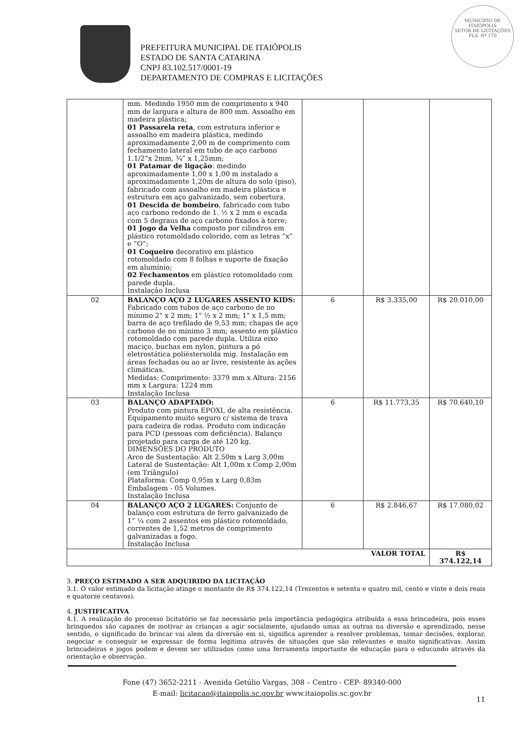MUNICÍPIO DE
ITAIÓPOLIS
SETOR DE LICITAÇÕES
FLS. Nº 170
PREFEITURA MUNICIPAL DE ITAIÓPOLIS
ESTADO DE SANTA CATARINA
CNPJ 83.102.517/0001-19
DEPARTAMENTO DE COMPRAS E LICITAÇÕES
| | mm. Medindo 1950 mm de comprimento x 940 mm de largura e altura de 800 mm. Assoalho em madeira plástica; 01 Passarela reta , com estrutura inferior e assoalho em madeira plástica, medindo aproximadamente 2,00 m de comprimento com fechamento lateral em tubo de aço carbono 1.1/2”x 2mm, ¾” x 1,25mm; 01 Patamar de ligação : medindo aproximadamente 1,00 x 1,00 m instalado a aproximadamente 1,20m de altura do solo (piso), fabricado com assoalho em madeira plástica e estrutura em aço galvanizado, sem cobertura. 01 Descida de bombeiro , fabricado com tubo aço carbono redondo de 1. ½ x 2 mm e escada com 5 degraus de aço carbono fixados à torre; 01 Jogo da Velha composto por cilindros em plástico rotomoldado colorido, com as letras “x” e “O”; 01 Coqueiro decorativo em plástico rotomoldado com 8 folhas e suporte de fixação em alumínio; 02 Fechamentos em plástico rotomoldado com parede dupla. Instalação Inclusa | | | |
| 02 | BALANÇO AÇO 2 LUGARES ASSENTO KIDS: Fabricado com tubos de aço carbono de no mínimo 2" x 2 mm; 1" ½ x 2 mm; 1" x 1,5 mm; barra de aço trefilado de 9,53 mm; chapas de aço carbono de no mínimo 3 mm; assento em plástico rotomoldado com parede dupla. Utiliza eixo maciço, buchas em nylon, pintura a pó eletrostática poliéstersolda mig. Instalação em áreas fechadas ou ao ar livre, resistente às ações climáticas. Medidas: Comprimento: 3379 mm x Altura: 2156 mm x Largura: 1224 mm Instalação Inclusa | 6 | R$ 3.335,00 | R$ 20.010,00 |
| 03 | BALANÇO ADAPTADO: Produto com pintura EPOXI, de alta resistência. Equipamento muito seguro c/ sistema de trava para cadeira de rodas. Produto com indicação para PCD (pessoas com deficiência). Balanço projetado para carga de até 120 kg. DIMENSÕES DO PRODUTO Arco de Sustentação: Alt 2,50m x Larg 3,00m Lateral de Sustentação: Alt 1,00m x Comp 2,00m (em Triângulo) Plataforma: Comp 0,95m x Larg 0,83m Embalagem - 05 Volumes. Instalação Inclusa | 6 | R$ 11.773,35 | R$ 70.640,10 |
| 04 | BALANÇO AÇO 2 LUGARES: Conjunto de balanço com estrutura de ferro galvanizado de 1” ¼ com 2 assentos em plástico rotomoldado, correntes de 1,52 metros de comprimento galvanizadas a fogo. Instalação Inclusa | 6 | R$ 2.846,67 | R$ 17.080,02 |
| VALOR TOTAL | | | | R$ 374.122,14 |
3. PREÇO ESTIMADO A SER ADQUIRIDO DA LICITAÇÃO
3.1. O valor estimado da licitação atinge o montante de R$ 374.122,14 (Trezentos e setenta e quatro mil, cento e vinte e dois reais e quatorze centavos).
4. JUSTIFICATIVA
4.1. A realização do processo licitatório se faz necessário pela importância pedagógica atribuída a essa brincadeira, pois esses brinquedos são capazes de motivar as crianças a agir socialmente, ajudando umas as outras na diversão e aprendizado, nesse sentido, o significado do brincar vai alem da diversão em si, significa aprender a resolver problemas, tomar decisões, explorar, negociar e conseguir se expressar de forma legitima através de situações que são relevantes e muito significativas. Assim brincadeiras e jogos podem e devem ser utilizados como uma ferramenta importante de educação para o educando através da orientação e observação.
Fone (47) 3652-2211 - Avenida Getúlio Vargas, 308 – Centro - CEP- 89340-000
E-mail: licitacao@itaiopolis.sc.gov.br www.itaiopolis.sc.gov.br
11